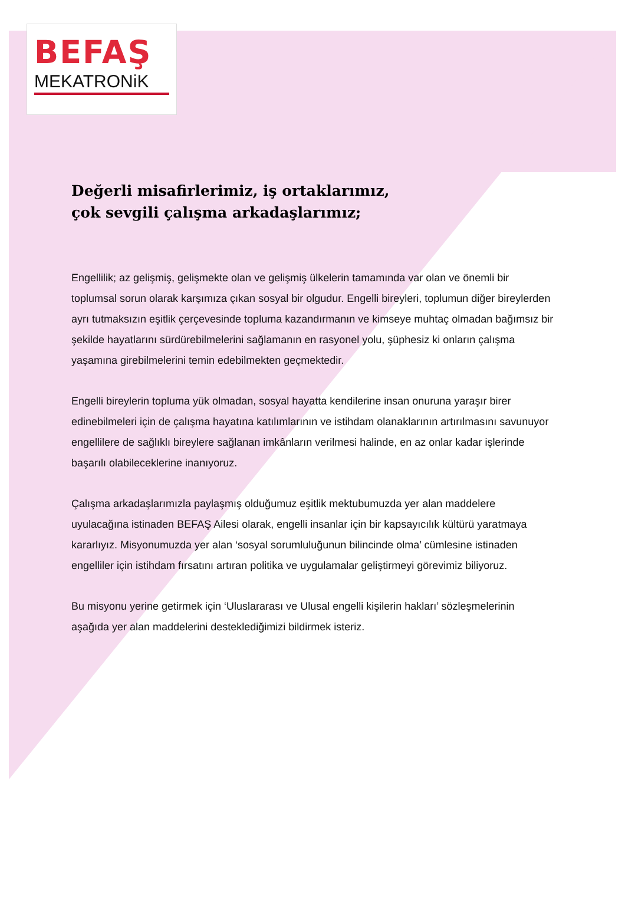BEFAŞ
MEKATRONiK
Değerli misafirlerimiz, iş ortaklarımız,
çok sevgili çalışma arkadaşlarımız;
Engellilik; az gelişmiş, gelişmekte olan ve gelişmiş ülkelerin tamamında var olan ve önemli bir toplumsal sorun olarak karşımıza çıkan sosyal bir olgudur. Engelli bireyleri, toplumun diğer bireylerden ayrı tutmaksızın eşitlik çerçevesinde topluma kazandırmanın ve kimseye muhtaç olmadan bağımsız bir şekilde hayatlarını sürdürebilmelerini sağlamanın en rasyonel yolu, şüphesiz ki onların çalışma yaşamına girebilmelerini temin edebilmekten geçmektedir.
Engelli bireylerin topluma yük olmadan, sosyal hayatta kendilerine insan onuruna yaraşır birer edinebilmeleri için de çalışma hayatına katılımlarının ve istihdam olanaklarının artırılmasını savunuyor engellilere de sağlıklı bireylere sağlanan imkânların verilmesi halinde, en az onlar kadar işlerinde başarılı olabileceklerine inanıyoruz.
Çalışma arkadaşlarımızla paylaşmış olduğumuz eşitlik mektubumuzda yer alan maddelere uyulacağına istinaden BEFAŞ Ailesi olarak, engelli insanlar için bir kapsayıcılık kültürü yaratmaya kararlıyız. Misyonumuzda yer alan ‘sosyal sorumluluğunun bilincinde olma’ cümlesine istinaden engelliler için istihdam fırsatını artıran politika ve uygulamalar geliştirmeyi görevimiz biliyoruz.
Bu misyonu yerine getirmek için ‘Uluslararası ve Ulusal engelli kişilerin hakları’ sözleşmelerinin aşağıda yer alan maddelerini desteklediğimizi bildirmek isteriz.